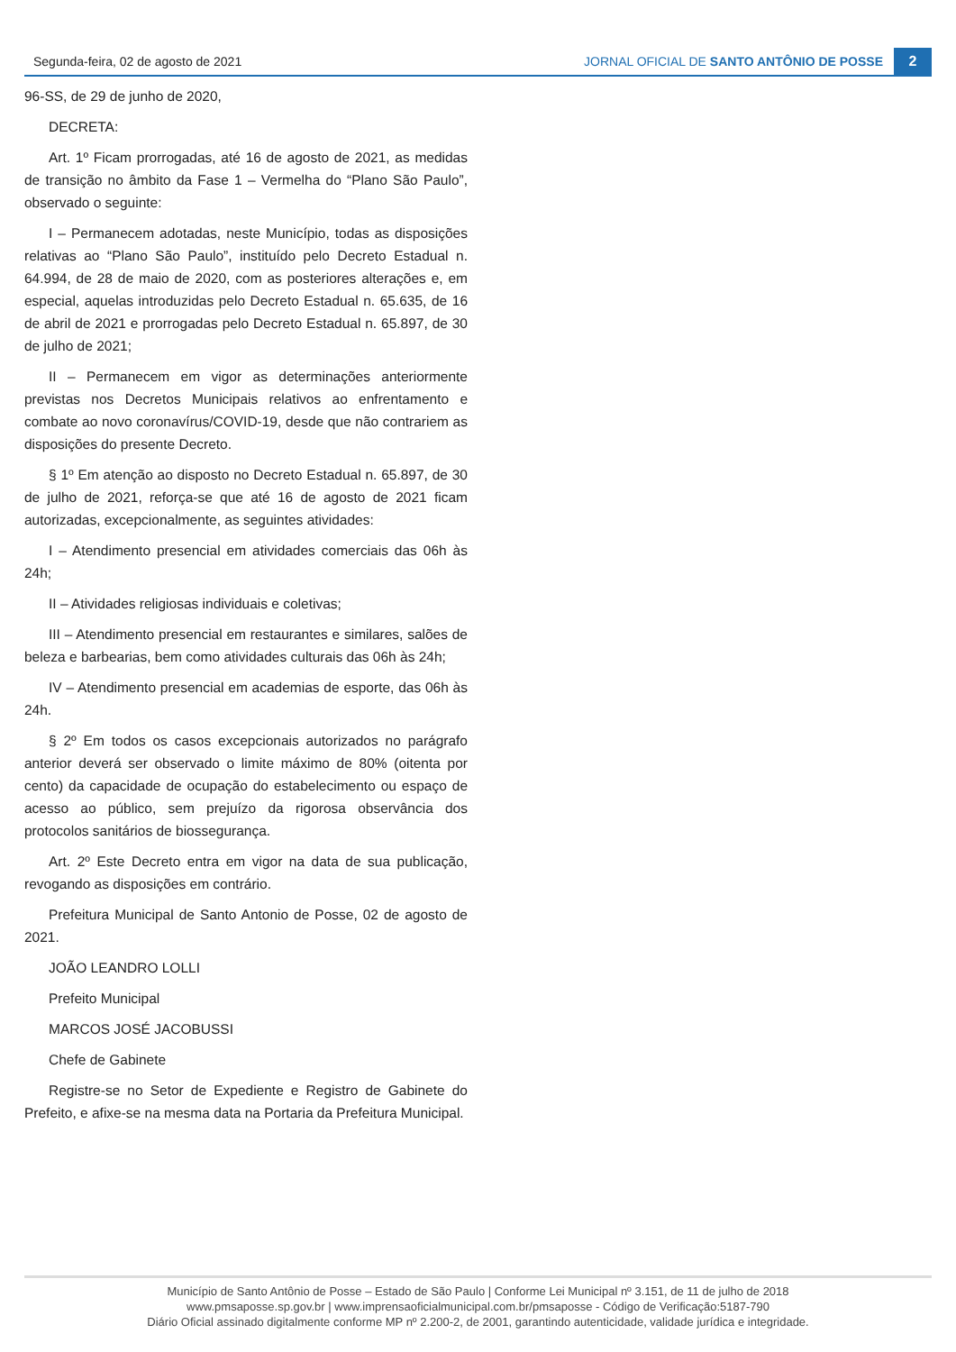Segunda-feira, 02 de agosto de 2021 JORNAL OFICIAL DE SANTO ANTÔNIO DE POSSE 2
96-SS, de 29 de junho de 2020,
DECRETA:
Art. 1º Ficam prorrogadas, até 16 de agosto de 2021, as medidas de transição no âmbito da Fase 1 – Vermelha do “Plano São Paulo”, observado o seguinte:
I – Permanecem adotadas, neste Município, todas as disposições relativas ao “Plano São Paulo”, instituído pelo Decreto Estadual n. 64.994, de 28 de maio de 2020, com as posteriores alterações e, em especial, aquelas introduzidas pelo Decreto Estadual n. 65.635, de 16 de abril de 2021 e prorrogadas pelo Decreto Estadual n. 65.897, de 30 de julho de 2021;
II – Permanecem em vigor as determinações anteriormente previstas nos Decretos Municipais relativos ao enfrentamento e combate ao novo coronavírus/COVID-19, desde que não contrariem as disposições do presente Decreto.
§ 1º Em atenção ao disposto no Decreto Estadual n. 65.897, de 30 de julho de 2021, reforça-se que até 16 de agosto de 2021 ficam autorizadas, excepcionalmente, as seguintes atividades:
I – Atendimento presencial em atividades comerciais das 06h às 24h;
II – Atividades religiosas individuais e coletivas;
III – Atendimento presencial em restaurantes e similares, salões de beleza e barbearias, bem como atividades culturais das 06h às 24h;
IV – Atendimento presencial em academias de esporte, das 06h às 24h.
§ 2º Em todos os casos excepcionais autorizados no parágrafo anterior deverá ser observado o limite máximo de 80% (oitenta por cento) da capacidade de ocupação do estabelecimento ou espaço de acesso ao público, sem prejuízo da rigorosa observância dos protocolos sanitários de biossegurança.
Art. 2º Este Decreto entra em vigor na data de sua publicação, revogando as disposições em contrário.
Prefeitura Municipal de Santo Antonio de Posse, 02 de agosto de 2021.
JOÃO LEANDRO LOLLI
Prefeito Municipal
MARCOS JOSÉ JACOBUSSI
Chefe de Gabinete
Registre-se no Setor de Expediente e Registro de Gabinete do Prefeito, e afixe-se na mesma data na Portaria da Prefeitura Municipal.
Município de Santo Antônio de Posse – Estado de São Paulo | Conforme Lei Municipal nº 3.151, de 11 de julho de 2018
www.pmsaposse.sp.gov.br | www.imprensaoficialmunicipal.com.br/pmsaposse - Código de Verificação:5187-790
Diário Oficial assinado digitalmente conforme MP nº 2.200-2, de 2001, garantindo autenticidade, validade jurídica e integridade.